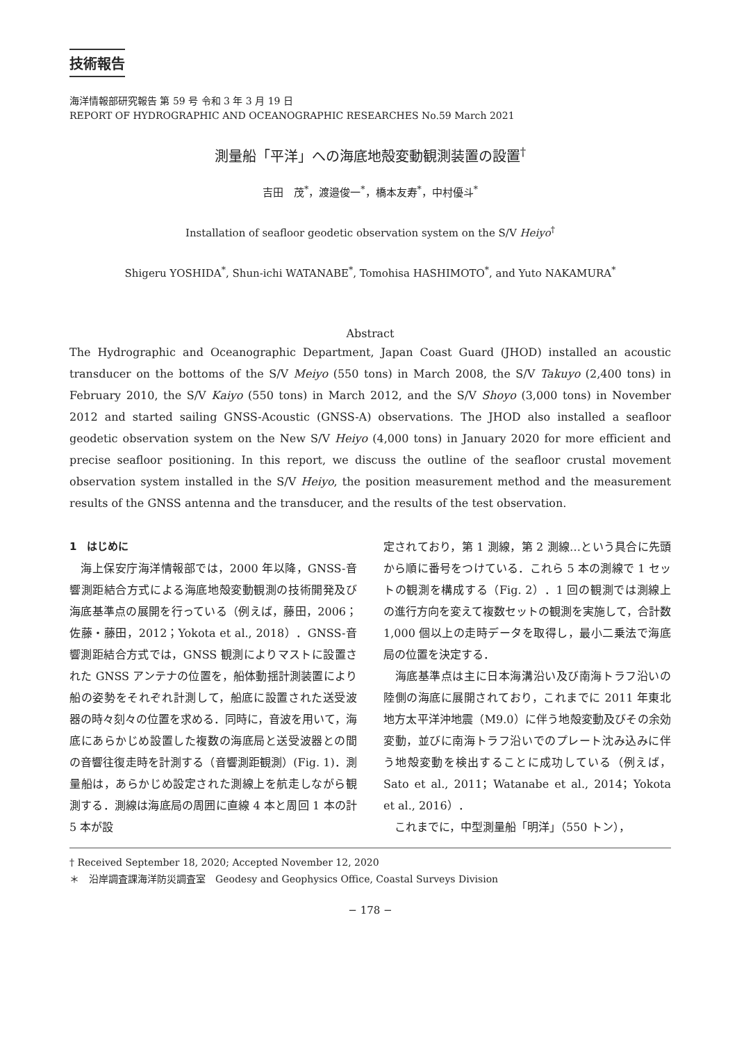技術報告
海洋情報部研究報告 第 59 号 令和 3 年 3 月 19 日
REPORT OF HYDROGRAPHIC AND OCEANOGRAPHIC RESEARCHES No.59 March 2021
測量船「平洋」への海底地殻変動観測装置の設置<sup>†</sup>
吉田　茂<sup>*</sup>，渡邉俊一<sup>*</sup>，橋本友寿<sup>*</sup>，中村優斗<sup>*</sup>
Installation of seafloor geodetic observation system on the S/V Heiyo<sup>†</sup>
Shigeru YOSHIDA<sup>*</sup>, Shun-ichi WATANABE<sup>*</sup>, Tomohisa HASHIMOTO<sup>*</sup>, and Yuto NAKAMURA<sup>*</sup>
Abstract
The Hydrographic and Oceanographic Department, Japan Coast Guard (JHOD) installed an acoustic transducer on the bottoms of the S/V Meiyo (550 tons) in March 2008, the S/V Takuyo (2,400 tons) in February 2010, the S/V Kaiyo (550 tons) in March 2012, and the S/V Shoyo (3,000 tons) in November 2012 and started sailing GNSS-Acoustic (GNSS-A) observations. The JHOD also installed a seafloor geodetic observation system on the New S/V Heiyo (4,000 tons) in January 2020 for more efficient and precise seafloor positioning. In this report, we discuss the outline of the seafloor crustal movement observation system installed in the S/V Heiyo, the position measurement method and the measurement results of the GNSS antenna and the transducer, and the results of the test observation.
1　はじめに
　海上保安庁海洋情報部では，2000 年以降，GNSS-音響測距結合方式による海底地殻変動観測の技術開発及び海底基準点の展開を行っている（例えば，藤田，2006；佐藤・藤田，2012；Yokota et al., 2018）．GNSS-音響測距結合方式では，GNSS 観測によりマストに設置された GNSS アンテナの位置を，船体動揺計測装置により船の姿勢をそれぞれ計測して，船底に設置された送受波器の時々刻々の位置を求める．同時に，音波を用いて，海底にあらかじめ設置した複数の海底局と送受波器との間の音響往復走時を計測する（音響測距観測）(Fig. 1)．測量船は，あらかじめ設定された測線上を航走しながら観測する．測線は海底局の周囲に直線 4 本と周回 1 本の計 5 本が設
定されており，第 1 測線，第 2 測線…という具合に先頭から順に番号をつけている．これら 5 本の測線で 1 セットの観測を構成する（Fig. 2）．1 回の観測では測線上の進行方向を変えて複数セットの観測を実施して，合計数 1,000 個以上の走時データを取得し，最小二乗法で海底局の位置を決定する．
　海底基準点は主に日本海溝沿い及び南海トラフ沿いの陸側の海底に展開されており，これまでに 2011 年東北地方太平洋沖地震（M9.0）に伴う地殻変動及びその余効変動，並びに南海トラフ沿いでのプレート沈み込みに伴う地殻変動を検出することに成功している（例えば，Sato et al., 2011；Watanabe et al., 2014；Yokota et al., 2016）．
　これまでに，中型測量船「明洋」（550 トン），
† Received September 18, 2020; Accepted November 12, 2020
＊　沿岸調査課海洋防災調査室　Geodesy and Geophysics Office, Coastal Surveys Division
− 178 −